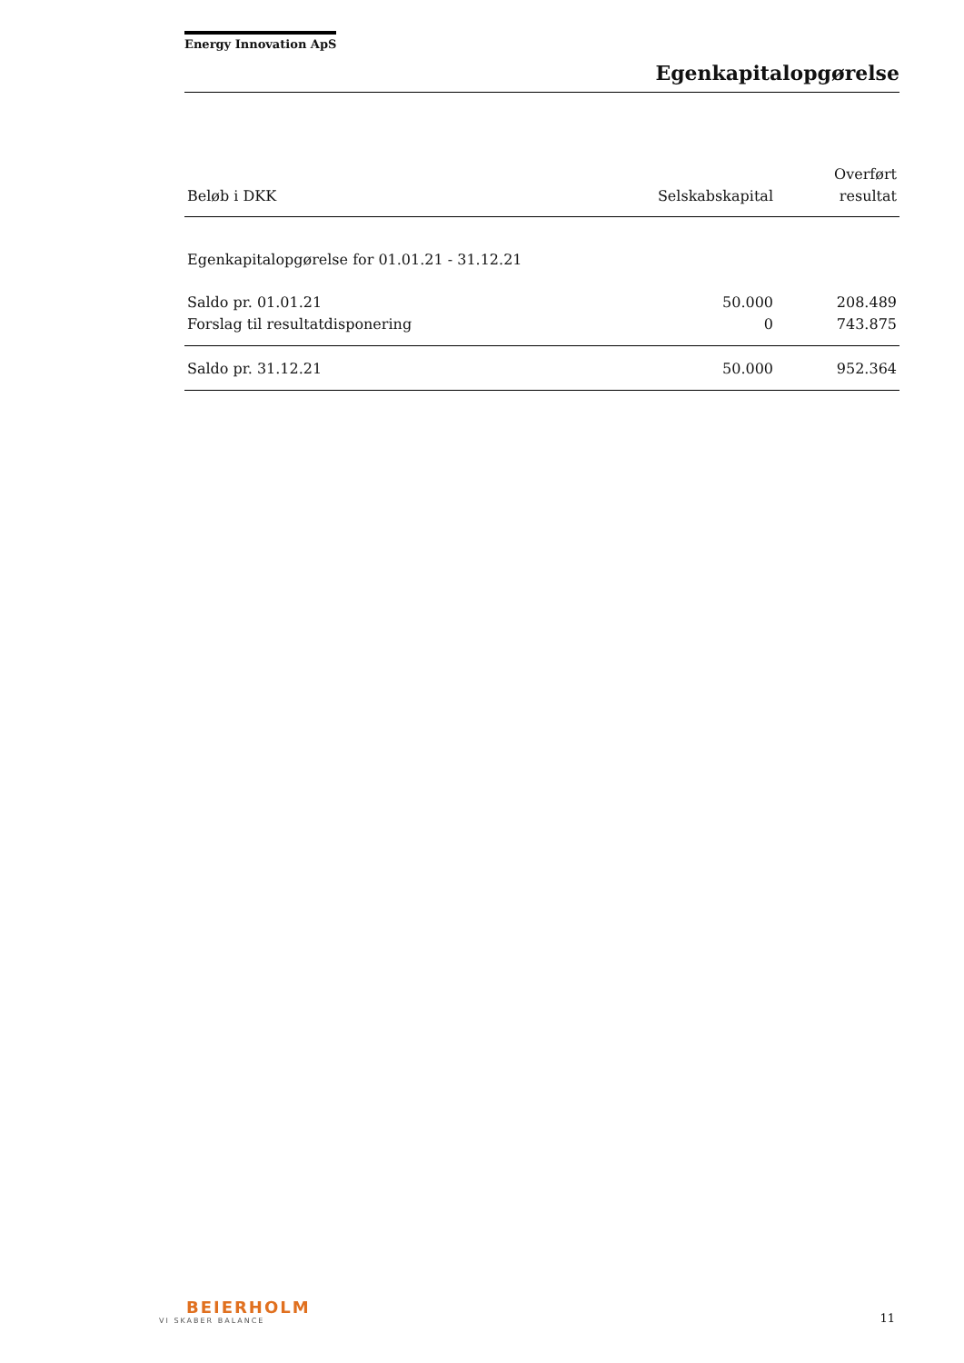Energy Innovation ApS
Egenkapitalopgørelse
| Beløb i DKK | Selskabskapital | Overført resultat |
| --- | --- | --- |
| Egenkapitalopgørelse for 01.01.21 - 31.12.21 | | |
| Saldo pr. 01.01.21 | 50.000 | 208.489 |
| Forslag til resultatdisponering | 0 | 743.875 |
| Saldo pr. 31.12.21 | 50.000 | 952.364 |
BEIERHOLM
VI SKABER BALANCE
11